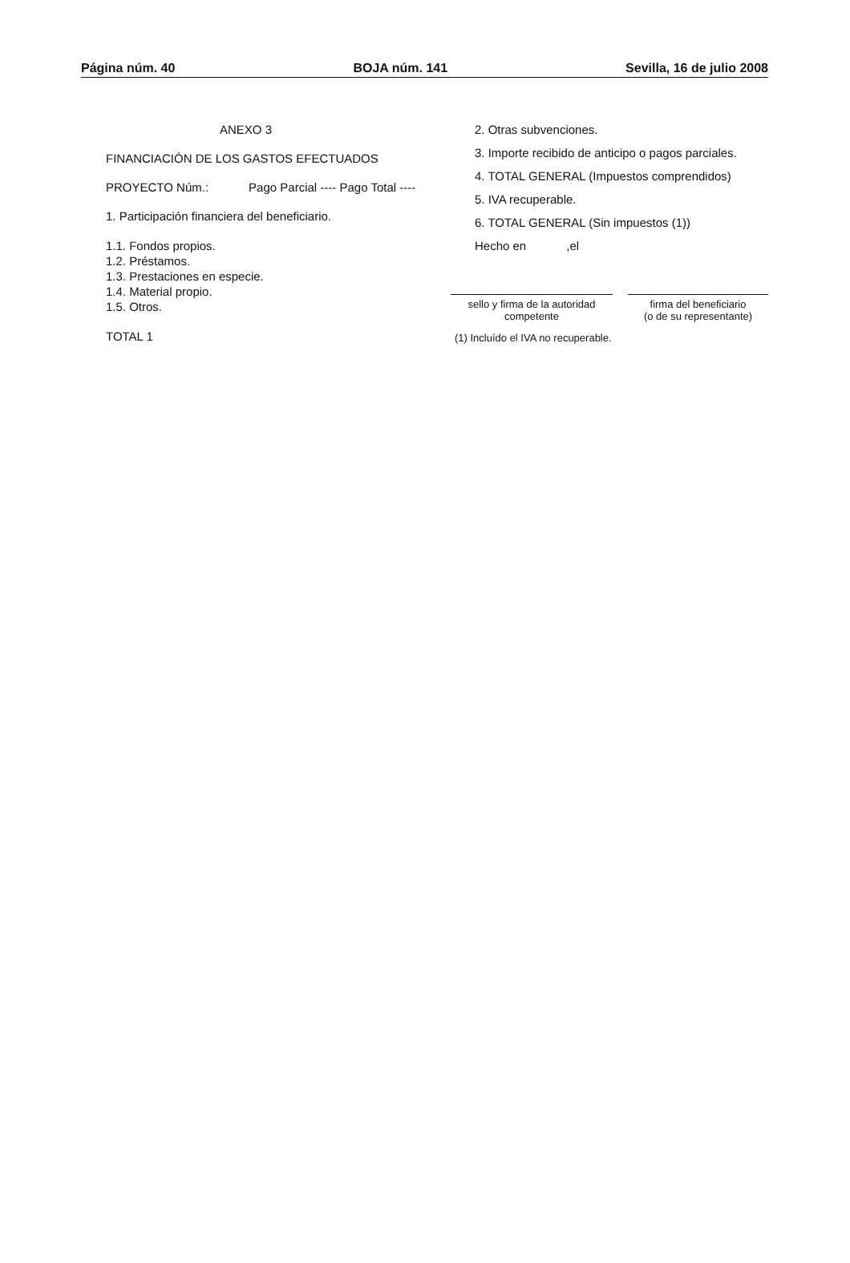Página núm. 40 BOJA núm. 141 Sevilla, 16 de julio 2008
ANEXO 3
FINANCIACIÓN DE LOS GASTOS EFECTUADOS
PROYECTO Núm.: Pago Parcial ---- Pago Total ----
1. Participación financiera del beneficiario.
1.1. Fondos propios.
1.2. Préstamos.
1.3. Prestaciones en especie.
1.4. Material propio.
1.5. Otros.
TOTAL 1
2. Otras subvenciones.
3. Importe recibido de anticipo o pagos parciales.
4. TOTAL GENERAL (Impuestos comprendidos)
5. IVA recuperable.
6. TOTAL GENERAL (Sin impuestos (1))
Hecho en ,el
sello y firma de la autoridad competente
firma del beneficiario
(o de su representante)
(1) Incluído el IVA no recuperable.